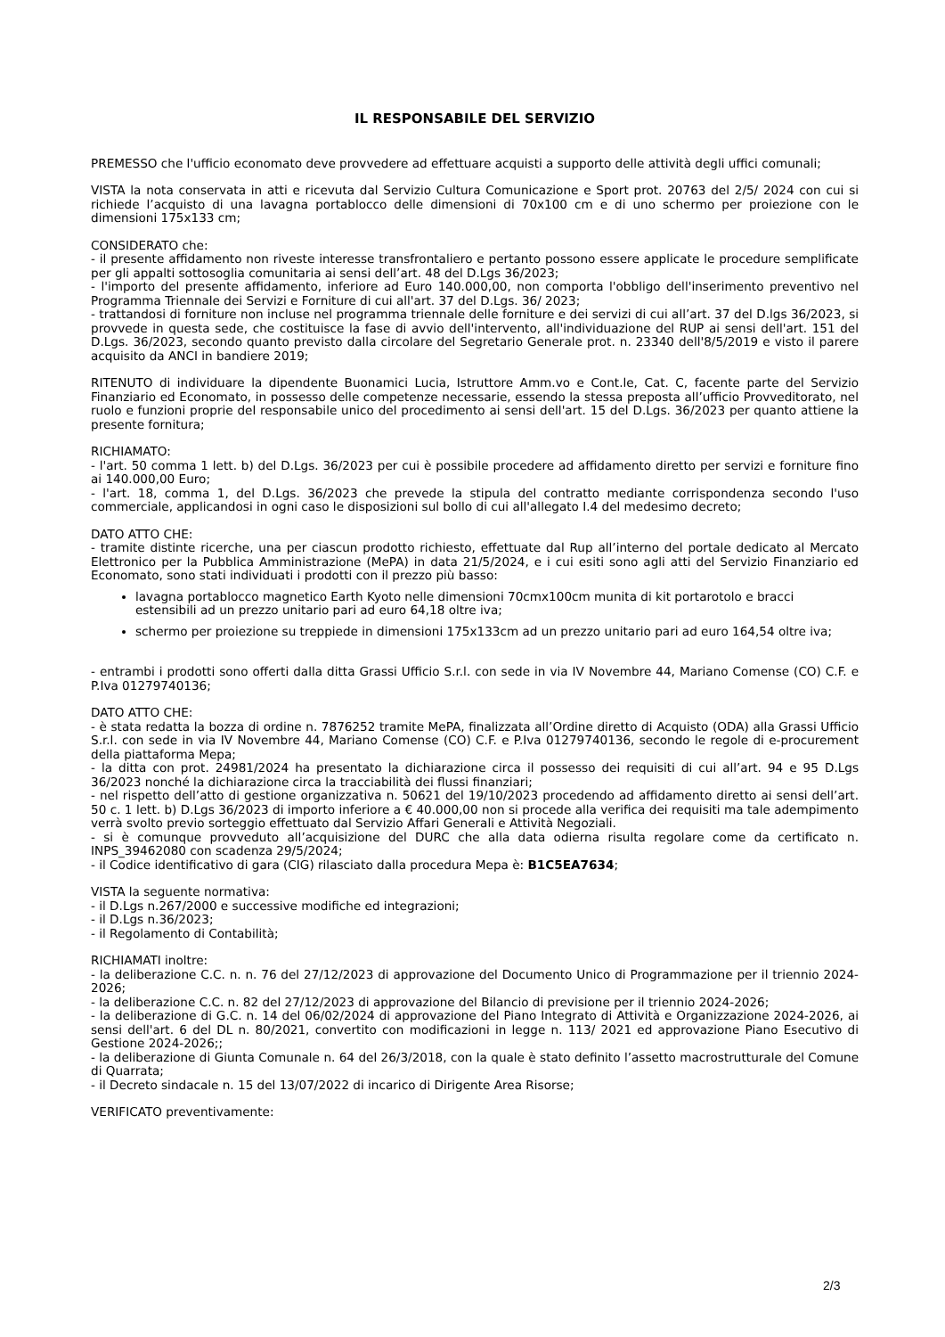IL RESPONSABILE DEL SERVIZIO
PREMESSO che l'ufficio economato deve provvedere ad effettuare acquisti a supporto delle attività degli uffici comunali;
VISTA la nota conservata in atti e ricevuta dal Servizio Cultura Comunicazione e Sport prot. 20763 del 2/5/ 2024 con cui si richiede l’acquisto di una lavagna portablocco delle dimensioni di 70x100 cm e di uno schermo per proiezione con le dimensioni 175x133 cm;
CONSIDERATO che:
- il presente affidamento non riveste interesse transfrontaliero e pertanto possono essere applicate le procedure semplificate per gli appalti sottosoglia comunitaria ai sensi dell’art. 48 del D.Lgs 36/2023;
- l'importo del presente affidamento, inferiore ad Euro 140.000,00, non comporta l'obbligo dell'inserimento preventivo nel Programma Triennale dei Servizi e Forniture di cui all'art. 37 del D.Lgs. 36/ 2023;
- trattandosi di forniture non incluse nel programma triennale delle forniture e dei servizi di cui all’art. 37 del D.lgs 36/2023, si provvede in questa sede, che costituisce la fase di avvio dell'intervento, all'individuazione del RUP ai sensi dell'art. 151 del D.Lgs. 36/2023, secondo quanto previsto dalla circolare del Segretario Generale prot. n. 23340 dell'8/5/2019 e visto il parere acquisito da ANCI in bandiere 2019;
RITENUTO di individuare la dipendente Buonamici Lucia, Istruttore Amm.vo e Cont.le, Cat. C, facente parte del Servizio Finanziario ed Economato, in possesso delle competenze necessarie, essendo la stessa preposta all’ufficio Provveditorato, nel ruolo e funzioni proprie del responsabile unico del procedimento ai sensi dell'art. 15 del D.Lgs. 36/2023 per quanto attiene la presente fornitura;
RICHIAMATO:
- l'art. 50 comma 1 lett. b) del D.Lgs. 36/2023 per cui è possibile procedere ad affidamento diretto per servizi e forniture fino ai 140.000,00 Euro;
- l'art. 18, comma 1, del D.Lgs. 36/2023 che prevede la stipula del contratto mediante corrispondenza secondo l'uso commerciale, applicandosi in ogni caso le disposizioni sul bollo di cui all'allegato I.4 del medesimo decreto;
DATO ATTO CHE:
- tramite distinte ricerche, una per ciascun prodotto richiesto, effettuate dal Rup all’interno del portale dedicato al Mercato Elettronico per la Pubblica Amministrazione (MePA) in data 21/5/2024, e i cui esiti sono agli atti del Servizio Finanziario ed Economato, sono stati individuati i prodotti con il prezzo più basso:
lavagna portablocco magnetico Earth Kyoto nelle dimensioni 70cmx100cm munita di kit portarotolo e bracci estensibili ad un prezzo unitario pari ad euro 64,18 oltre iva;
schermo per proiezione su treppiede in dimensioni 175x133cm ad un prezzo unitario pari ad euro 164,54 oltre iva;
- entrambi i prodotti sono offerti dalla ditta Grassi Ufficio S.r.l. con sede in via IV Novembre 44, Mariano Comense (CO) C.F. e P.Iva 01279740136;
DATO ATTO CHE:
- è stata redatta la bozza di ordine n. 7876252 tramite MePA, finalizzata all’Ordine diretto di Acquisto (ODA) alla Grassi Ufficio S.r.l. con sede in via IV Novembre 44, Mariano Comense (CO) C.F. e P.Iva 01279740136, secondo le regole di e-procurement della piattaforma Mepa;
- la ditta con prot. 24981/2024 ha presentato la dichiarazione circa il possesso dei requisiti di cui all’art. 94 e 95 D.Lgs 36/2023 nonché la dichiarazione circa la tracciabilità dei flussi finanziari;
- nel rispetto dell’atto di gestione organizzativa n. 50621 del 19/10/2023 procedendo ad affidamento diretto ai sensi dell’art. 50 c. 1 lett. b) D.Lgs 36/2023 di importo inferiore a € 40.000,00 non si procede alla verifica dei requisiti ma tale adempimento verrà svolto previo sorteggio effettuato dal Servizio Affari Generali e Attività Negoziali.
- si è comunque provveduto all’acquisizione del DURC che alla data odierna risulta regolare come da certificato n. INPS_39462080 con scadenza 29/5/2024;
- il Codice identificativo di gara (CIG) rilasciato dalla procedura Mepa è: B1C5EA7634;
VISTA la seguente normativa:
- il D.Lgs n.267/2000 e successive modifiche ed integrazioni;
- il D.Lgs n.36/2023;
- il Regolamento di Contabilità;
RICHIAMATI inoltre:
- la deliberazione C.C. n. n. 76 del 27/12/2023 di approvazione del Documento Unico di Programmazione per il triennio 2024-2026;
- la deliberazione C.C. n. 82 del 27/12/2023 di approvazione del Bilancio di previsione per il triennio 2024-2026;
- la deliberazione di G.C. n. 14 del 06/02/2024 di approvazione del Piano Integrato di Attività e Organizzazione 2024-2026, ai sensi dell'art. 6 del DL n. 80/2021, convertito con modificazioni in legge n. 113/ 2021 ed approvazione Piano Esecutivo di Gestione 2024-2026;;
- la deliberazione di Giunta Comunale n. 64 del 26/3/2018, con la quale è stato definito l’assetto macrostrutturale del Comune di Quarrata;
- il Decreto sindacale n. 15 del 13/07/2022 di incarico di Dirigente Area Risorse;
VERIFICATO preventivamente:
2/3